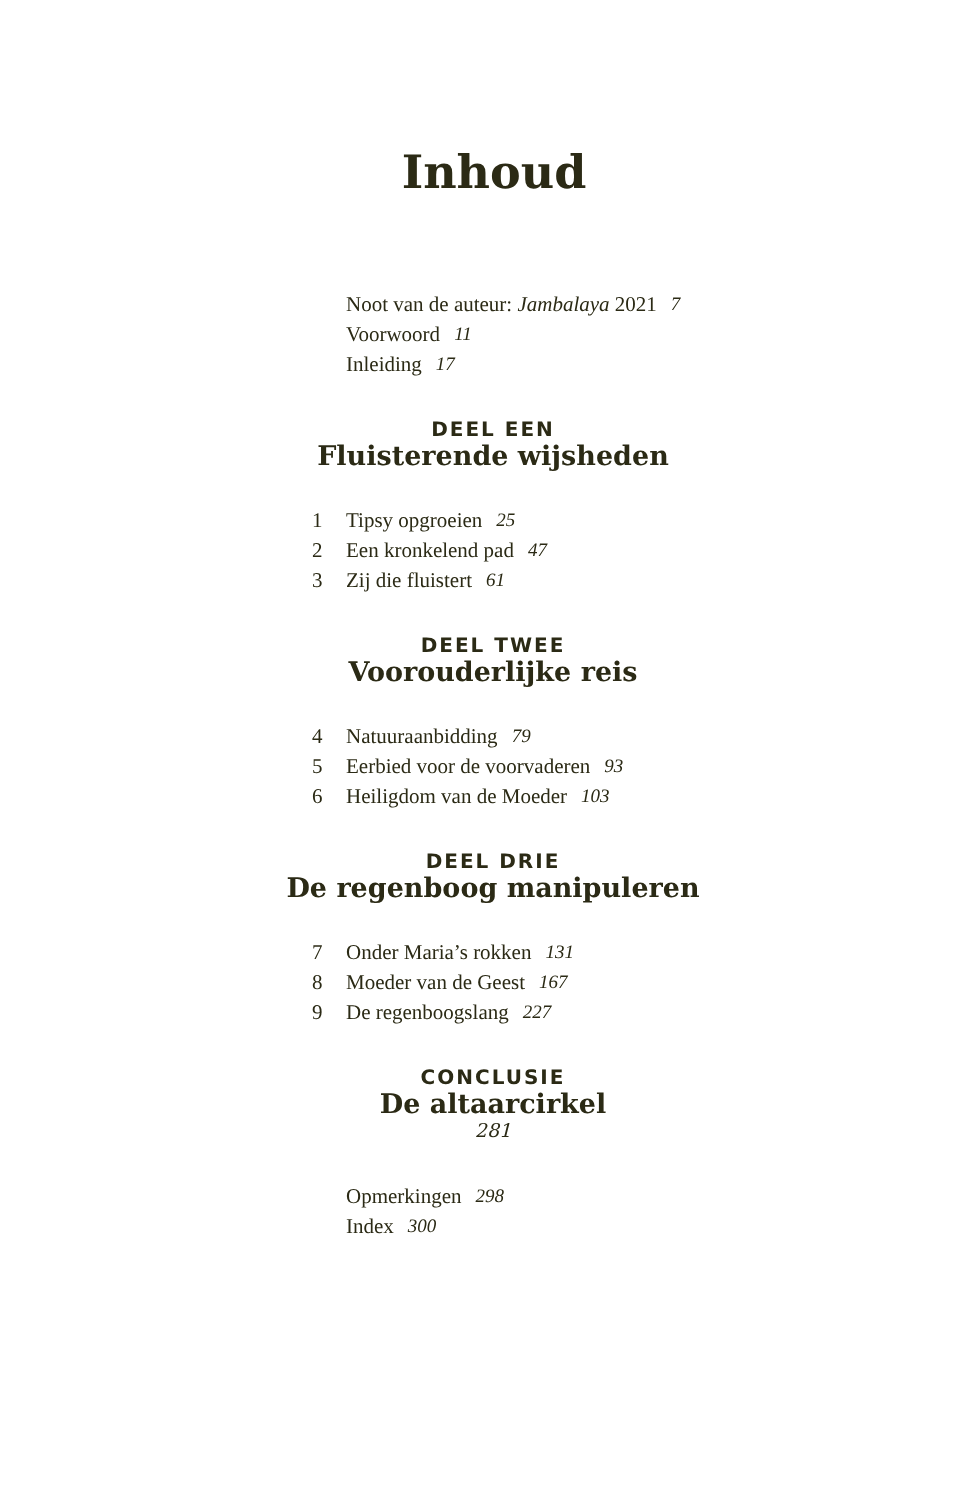Inhoud
Noot van de auteur: Jambalaya 2021 7
Voorwoord 11
Inleiding 17
DEEL EEN
Fluisterende wijsheden
1 Tipsy opgroeien 25
2 Een kronkelend pad 47
3 Zij die fluistert 61
DEEL TWEE
Voorouderlijke reis
4 Natuuraanbidding 79
5 Eerbied voor de voorvaderen 93
6 Heiligdom van de Moeder 103
DEEL DRIE
De regenboog manipuleren
7 Onder Maria’s rokken 131
8 Moeder van de Geest 167
9 De regenboogslang 227
CONCLUSIE
De altaarcirkel
281
Opmerkingen 298
Index 300